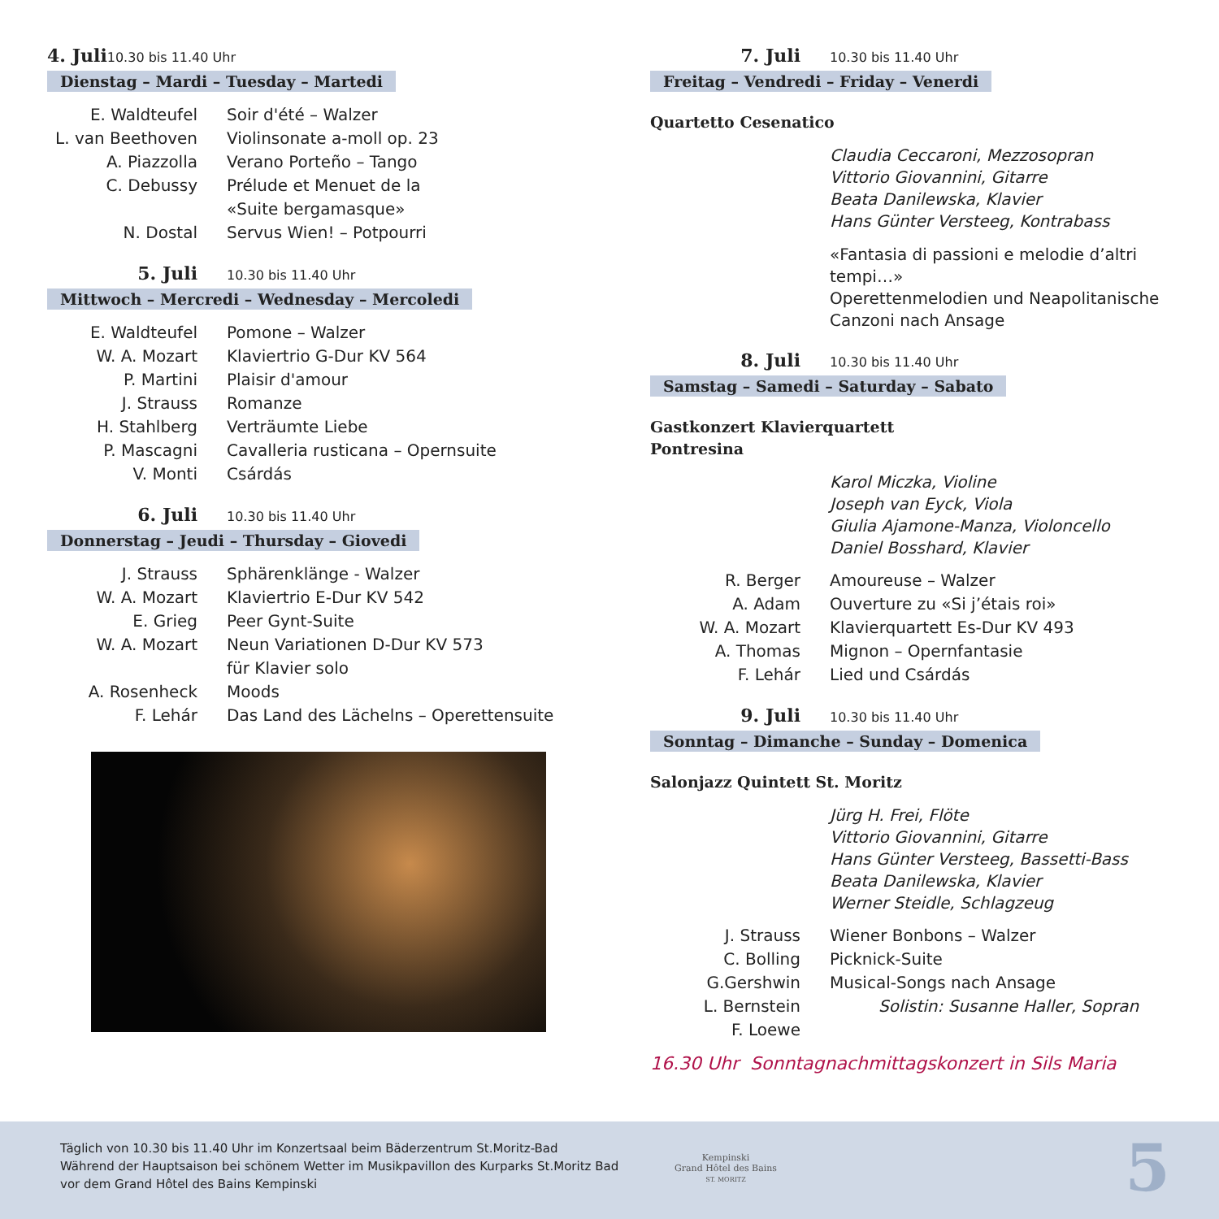4. Juli 10.30 bis 11.40 Uhr
Dienstag – Mardi – Tuesday – Martedi
E. Waldteufel Soir d'été – Walzer
L. van Beethoven
Violinsonate a-moll op. 23
A. Piazzolla Verano Porteño – Tango
C. Debussy Prélude et Menuet de la
«Suite bergamasque»
N. Dostal Servus Wien! – Potpourri
5. Juli 10.30 bis 11.40 Uhr
Mittwoch – Mercredi – Wednesday – Mercoledi
E. Waldteufel Pomone – Walzer
W. A. Mozart Klaviertrio G-Dur KV 564
P. Martini Plaisir d'amour
J. Strauss Romanze
H. Stahlberg Verträumte Liebe
P. Mascagni Cavalleria rusticana – Opernsuite
V. Monti Csárdás
6. Juli 10.30 bis 11.40 Uhr
Donnerstag – Jeudi – Thursday – Giovedi
J. Strauss Sphärenklänge - Walzer
W. A. Mozart Klaviertrio E-Dur KV 542
E. Grieg Peer Gynt-Suite
W. A. Mozart Neun Variationen D-Dur KV 573
für Klavier solo
A. Rosenheck Moods
F. Lehár Das Land des Lächelns – Operettensuite
7. Juli 10.30 bis 11.40 Uhr
Freitag – Vendredi – Friday – Venerdi
Quartetto Cesenatico
Claudia Ceccaroni, Mezzosopran
Vittorio Giovannini, Gitarre
Beata Danilewska, Klavier
Hans Günter Versteeg, Kontrabass
«Fantasia di passioni e melodie d’altri tempi…»
Operettenmelodien und Neapolitanische
Canzoni nach Ansage
8. Juli 10.30 bis 11.40 Uhr
Samstag – Samedi – Saturday – Sabato
Gastkonzert Klavierquartett
Pontresina
Karol Miczka, Violine
Joseph van Eyck, Viola
Giulia Ajamone-Manza, Violoncello
Daniel Bosshard, Klavier
R. Berger Amoureuse – Walzer
A. Adam Ouverture zu «Si j’étais roi»
W. A. Mozart Klavierquartett Es-Dur KV 493
A. Thomas Mignon – Opernfantasie
F. Lehár Lied und Csárdás
9. Juli 10.30 bis 11.40 Uhr
Sonntag – Dimanche – Sunday – Domenica
Salonjazz Quintett St. Moritz
Jürg H. Frei, Flöte
Vittorio Giovannini, Gitarre
Hans Günter Versteeg, Bassetti-Bass
Beata Danilewska, Klavier
Werner Steidle, Schlagzeug
J. Strauss Wiener Bonbons – Walzer
C. Bolling Picknick-Suite
G.Gershwin Musical-Songs nach Ansage
L. Bernstein Solistin: Susanne Haller, Sopran
F. Loewe
16.30 Uhr Sonntagnachmittagskonzert in Sils Maria
Täglich von 10.30 bis 11.40 Uhr im Konzertsaal beim Bäderzentrum St.Moritz-Bad
Während der Hauptsaison bei schönem Wetter im Musikpavillon des Kurparks St.Moritz Bad
vor dem Grand Hôtel des Bains Kempinski
Kempinski
Grand Hôtel des Bains
ST. MORITZ
5